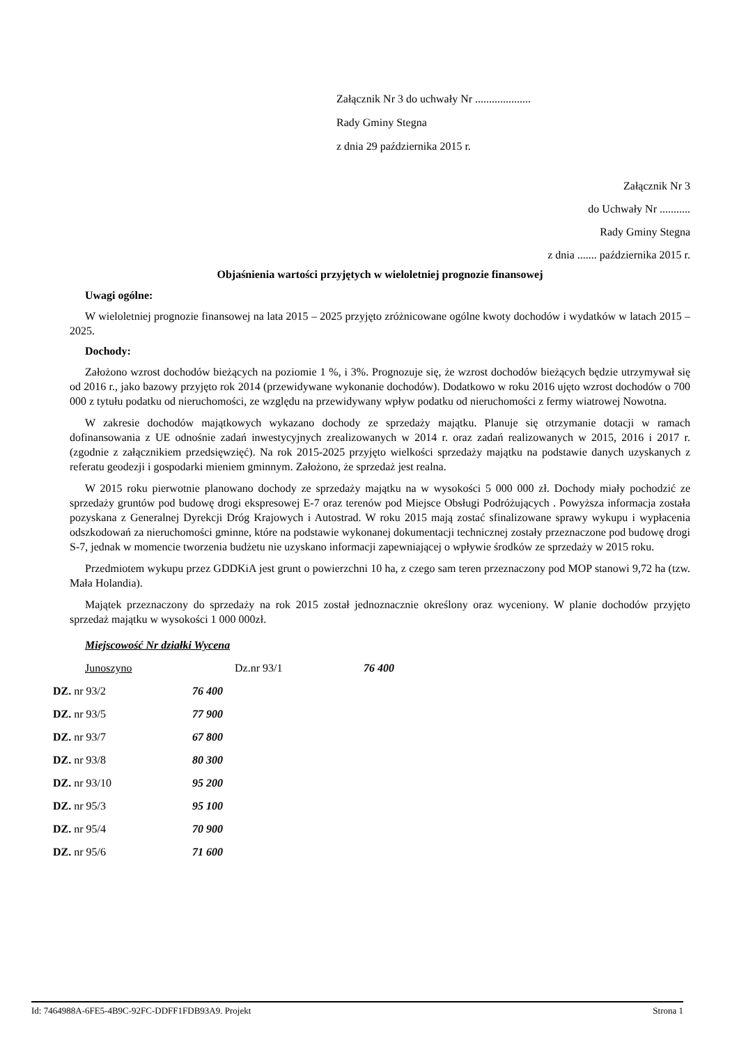Załącznik Nr 3 do uchwały Nr ....................
Rady Gminy Stegna
z dnia 29 października 2015 r.
Załącznik Nr 3
do Uchwały Nr ...........
Rady Gminy Stegna
z dnia ....... października 2015 r.
Objaśnienia wartości przyjętych w wieloletniej prognozie finansowej
Uwagi ogólne:
W wieloletniej prognozie finansowej na lata 2015 – 2025 przyjęto zróżnicowane ogólne kwoty dochodów i wydatków w latach 2015 – 2025.
Dochody:
Założono wzrost dochodów bieżących na poziomie 1 %, i 3%. Prognozuje się, że wzrost dochodów bieżących będzie utrzymywał się od 2016 r., jako bazowy przyjęto rok 2014 (przewidywane wykonanie dochodów). Dodatkowo w roku 2016 ujęto wzrost dochodów o 700 000 z tytułu podatku od nieruchomości, ze względu na przewidywany wpływ podatku od nieruchomości z fermy wiatrowej Nowotna.
W zakresie dochodów majątkowych wykazano dochody ze sprzedaży majątku. Planuje się otrzymanie dotacji w ramach dofinansowania z UE odnośnie zadań inwestycyjnych zrealizowanych w 2014 r. oraz zadań realizowanych w 2015, 2016 i 2017 r. (zgodnie z załącznikiem przedsięwzięć). Na rok 2015-2025 przyjęto wielkości sprzedaży majątku na podstawie danych uzyskanych z referatu geodezji i gospodarki mieniem gminnym. Założono, że sprzedaż jest realna.
W 2015 roku pierwotnie planowano dochody ze sprzedaży majątku na w wysokości 5 000 000 zł. Dochody miały pochodzić ze sprzedaży gruntów pod budowę drogi ekspresowej E-7 oraz terenów pod Miejsce Obsługi Podróżujących . Powyższa informacja została pozyskana z Generalnej Dyrekcji Dróg Krajowych i Autostrad. W roku 2015 mają zostać sfinalizowane sprawy wykupu i wypłacenia odszkodowań za nieruchomości gminne, które na podstawie wykonanej dokumentacji technicznej zostały przeznaczone pod budowę drogi S-7, jednak w momencie tworzenia budżetu nie uzyskano informacji zapewniającej o wpływie środków ze sprzedaży w 2015 roku.
Przedmiotem wykupu przez GDDKiA jest grunt o powierzchni 10 ha, z czego sam teren przeznaczony pod MOP stanowi 9,72 ha (tzw. Mała Holandia).
Majątek przeznaczony do sprzedaży na rok 2015 został jednoznacznie określony oraz wyceniony. W planie dochodów przyjęto sprzedaż majątku w wysokości 1 000 000zł.
Miejscowość Nr działki Wycena
Junoszyno Dz.nr 93/1 76 400
DZ. nr 93/2 76 400
DZ. nr 93/5 77 900
DZ. nr 93/7 67 800
DZ. nr 93/8 80 300
DZ. nr 93/10 95 200
DZ. nr 95/3 95 100
DZ. nr 95/4 70 900
DZ. nr 95/6 71 600
Id: 7464988A-6FE5-4B9C-92FC-DDFF1FDB93A9. Projekt Strona 1